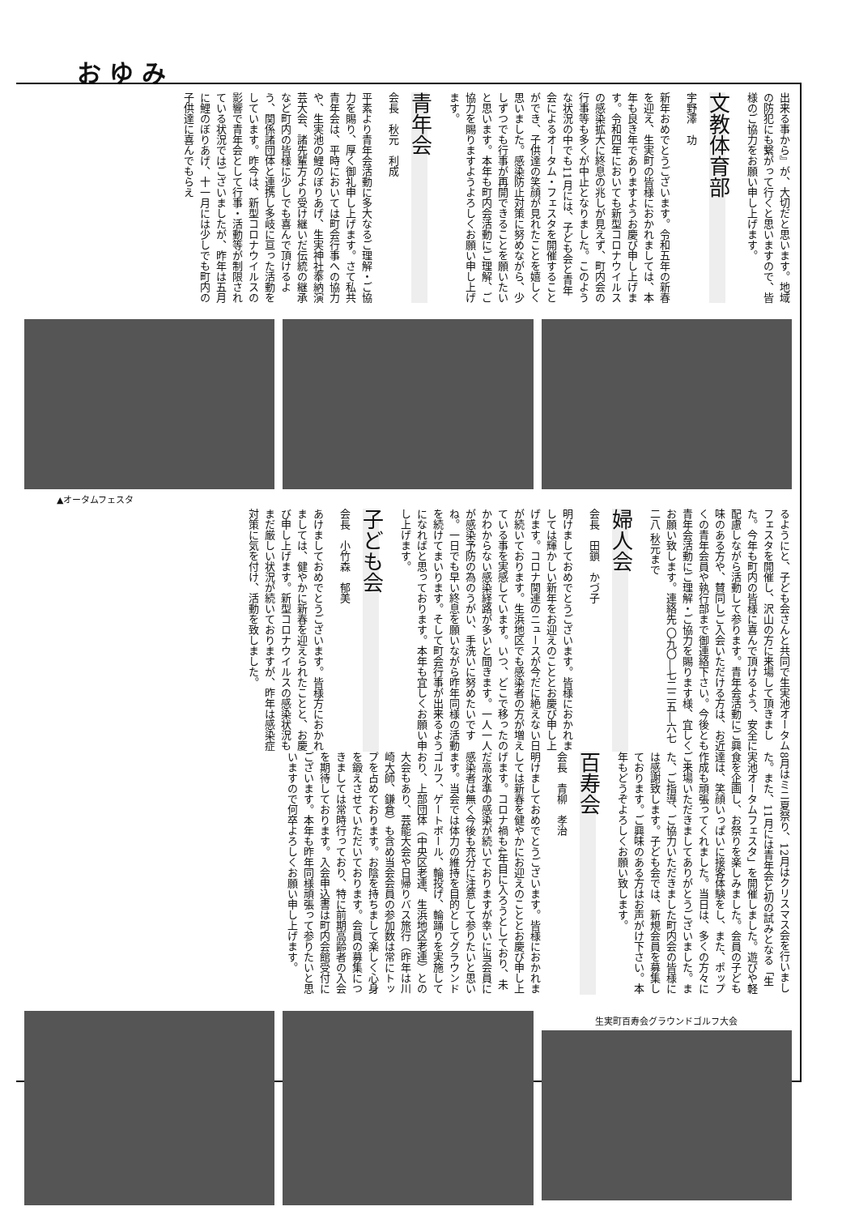おゆみ
出来る事から』が、大切だと思います。地域の防犯にも繋がって行くと思いますので、皆様のご協力をお願い申し上げます。
文教体育部
宇野澤　功
新年おめでとうございます。令和五年の新春を迎え、生実町の皆様におかれましては、本年も良き年でありますようお慶び申し上げます。令和四年においても新型コロナウイルスの感染拡大に終息の兆しが見えず、町内会の行事等も多くが中止となりました。このような状況の中でも11月には、子ども会と青年会によるオータム・フェスタを開催することができ、子供達の笑顔が見れたことを嬉しく思いました。感染防止対策に努めながら、少しずつでも行事が再開できることを願いたいと思います。本年も町内会活動にご理解、ご協力を賜りますようよろしくお願い申し上げます。
青年会
会長　秋元　利成
平素より青年会活動に多大なるご理解・ご協力を賜り、厚く御礼申し上げます。さて私共青年会は、平時においては町会行事への協力や、生実池の鯉のぼりあげ、生実神社奉納演芸大会、諸先輩方より受け継いだ伝統の継承など町内の皆様に少しでも喜んで頂けるよう、関係諸団体と連携し多岐に亘った活動をしています。昨今は、新型コロナウイルスの影響で青年会として行事・活動等が制限されている状況ではございましたが、昨年は五月に鯉のぼりあげ、十一月には少しでも町内の子供達に喜んでもらえ
▲オータムフェスタ
るようにと、子ども会さんと共同で生実池オータムフェスタを開催し、沢山の方に来場して頂きました。今年も町内の皆様に喜んで頂けるよう、安全に配慮しながら活動して参ります。青年会活動にご興味のある方や、賛同しご入会いただける方は、お近くの青年会員や執行部まで御連絡下さい。今後とも青年会活動にご理解・ご協力を賜ります様、宜しくお願い致します。連絡先 〇九〇―七二二五―六七二八 秋元まで
婦人会
会長　田鎖　かづ子
明けましておめでとうございます。皆様におかれましては輝かしい新年をお迎えのこととお慶び申し上げます。コロナ関連のニュースが今だに絶えない日が続いております。生浜地区でも感染者の方が増えている事を実感しています。いつ、どこで移ったのかわからない感染経路が多いと聞きます。一人一人が感染予防の為のうがい、手洗いに努めたいですね。一日でも早い終息を願いながら昨年同様の活動を続けてまいります。そして町会行事が出来るようになればと思っております。本年も宜しくお願い申し上げます。
子ども会
会長　小竹森　郁美
あけましておめでとうございます。皆様方におかれましては、健やかに新春を迎えられたことと、お慶び申し上げます。新型コロナウイルスの感染状況もまだ厳しい状況が続いておりますが、昨年は感染症対策に気を付け、活動を致しました。
8月はミニ夏祭り、12月はクリスマス会を行いました。また、11月には青年会と初の試みとなる「生実池オータムフェスタ」を開催しました。遊びや軽食を企画し、お祭りを楽しみました。会員の子ども達は、笑顔いっぱいに接客体験をし、また、ポップ作成も頑張ってくれました。当日は、多くの方々にご来場いただきましてありがとうございました。また、ご指導、ご協力いただきました町内会の皆様には感謝致します。子ども会では、新規会員を募集しております。ご興味のある方はお声がけ下さい。本年もどうぞよろしくお願い致します。
百寿会
会長　青柳　孝治
明けましておめでとうございます。皆様におかれましては新春を健やかにお迎えのこととお慶び申し上げます。コロナ禍も4年目に入ろうとしており、未だ高水準の感染が続いておりますが幸いに当会員に感染者は無く今後も充分に注意して参りたいと思います。当会では体力の維持を目的としてグラウンドゴルフ、ゲートボール、輪投げ、輪踊りを実施しており、上部団体（中央区老連、生浜地区老連）との大会もあり、芸能大会や日帰りバス旅行（昨年は川崎大師、鎌倉）も含め当会会員の参加数は常にトップを占めております。お陰を持ちまして楽しく心身を鍛えさせていただいております。会員の募集につきましては常時行っており、特に前期高齢者の入会を期待しております。入会申込書は町内会館受付にございます。本年も昨年同様頑張って参りたいと思いますので何卒よろしくお願い申し上げます。
生実町百寿会グラウンドゴルフ大会